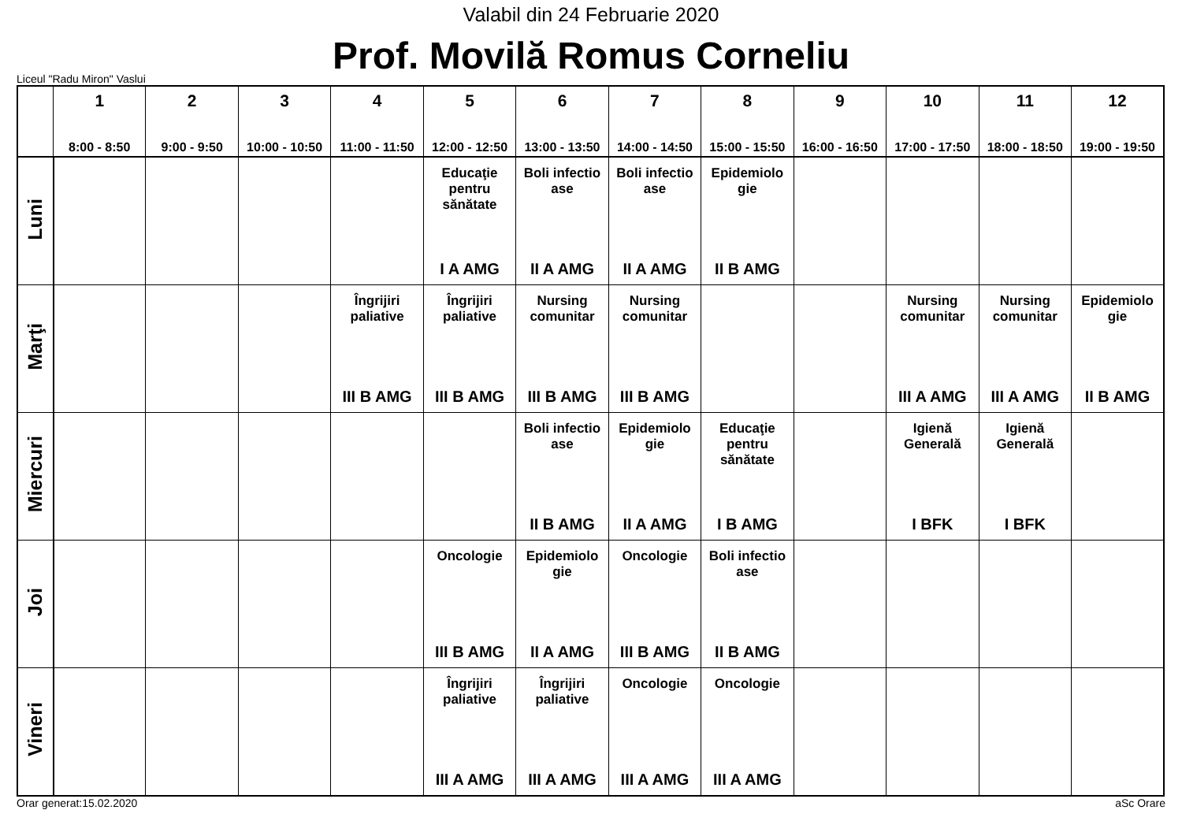Valabil din 24 Februarie 2020
Prof. Movilă Romus Corneliu
Liceul "Radu Miron" Vaslui
| | 1 8:00 - 8:50 | 2 9:00 - 9:50 | 3 10:00 - 10:50 | 4 11:00 - 11:50 | 5 12:00 - 12:50 | 6 13:00 - 13:50 | 7 14:00 - 14:50 | 8 15:00 - 15:50 | 9 16:00 - 16:50 | 10 17:00 - 17:50 | 11 18:00 - 18:50 | 12 19:00 - 19:50 |
| --- | --- | --- | --- | --- | --- | --- | --- | --- | --- | --- | --- | --- |
| Luni | | | | | Educaţie pentru sănătate I A AMG | Boli infectio ase II A AMG | Boli infectio ase II A AMG | Epidemiolo gie II B AMG | | | | |
| Marţi | | | | Îngrijiri paliative III B AMG | Îngrijiri paliative III B AMG | Nursing comunitar III B AMG | Nursing comunitar III B AMG | | | Nursing comunitar III A AMG | Nursing comunitar III A AMG | Epidemiolo gie II B AMG |
| Miercuri | | | | | | Boli infectio ase II B AMG | Epidemiolo gie II A AMG | Educaţie pentru sănătate I B AMG | | Igienă Generală I BFK | Igienă Generală I BFK | |
| Joi | | | | | Oncologie III B AMG | Epidemiolo gie II A AMG | Oncologie III B AMG | Boli infectio ase II B AMG | | | | |
| Vineri | | | | | Îngrijiri paliative III A AMG | Îngrijiri paliative III A AMG | Oncologie III A AMG | Oncologie III A AMG | | | | |
Orar generat:15.02.2020 aSc Orare